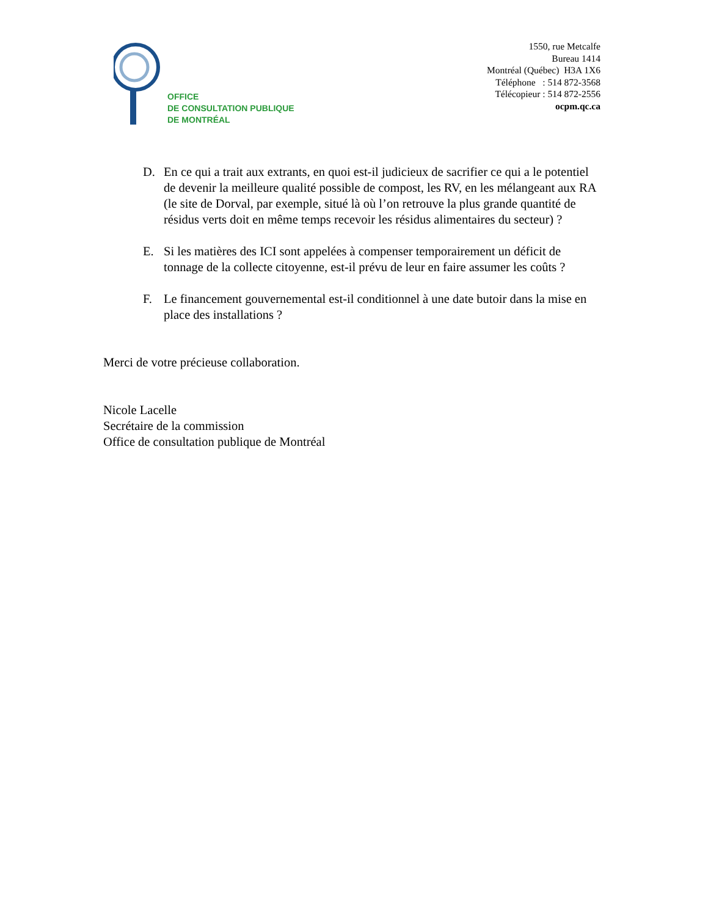OFFICE
DE CONSULTATION PUBLIQUE
DE MONTRÉAL
1550, rue Metcalfe
Bureau 1414
Montréal (Québec) H3A 1X6
Téléphone : 514 872-3568
Télécopieur : 514 872-2556
ocpm.qc.ca
D. En ce qui a trait aux extrants, en quoi est-il judicieux de sacrifier ce qui a le potentiel de devenir la meilleure qualité possible de compost, les RV, en les mélangeant aux RA (le site de Dorval, par exemple, situé là où l’on retrouve la plus grande quantité de résidus verts doit en même temps recevoir les résidus alimentaires du secteur) ?
E. Si les matières des ICI sont appelées à compenser temporairement un déficit de tonnage de la collecte citoyenne, est-il prévu de leur en faire assumer les coûts ?
F. Le financement gouvernemental est-il conditionnel à une date butoir dans la mise en place des installations ?
Merci de votre précieuse collaboration.
Nicole Lacelle
Secrétaire de la commission
Office de consultation publique de Montréal